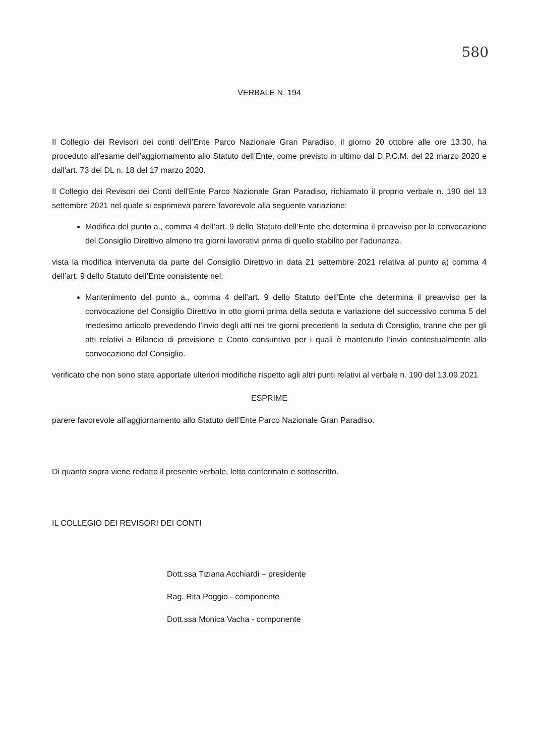580
VERBALE N. 194
Il Collegio dei Revisori dei conti dell’Ente Parco Nazionale Gran Paradiso, il giorno 20 ottobre alle ore 13:30, ha proceduto all'esame dell’aggiornamento allo Statuto dell’Ente, come previsto in ultimo dal D.P.C.M. del 22 marzo 2020 e dall'art. 73 del DL n. 18 del 17 marzo 2020.
Il Collegio dei Revisori dei Conti dell'Ente Parco Nazionale Gran Paradiso, richiamato il proprio verbale n. 190 del 13 settembre 2021 nel quale si esprimeva parere favorevole alla seguente variazione:
Modifica del punto a., comma 4 dell’art. 9 dello Statuto dell’Ente che determina il preavviso per la convocazione del Consiglio Direttivo almeno tre giorni lavorativi prima di quello stabilito per l’adunanza.
vista la modifica intervenuta da parte del Consiglio Direttivo in data 21 settembre 2021 relativa al punto a) comma 4 dell’art. 9 dello Statuto dell’Ente consistente nel:
Mantenimento del punto a., comma 4 dell’art. 9 dello Statuto dell’Ente che determina il preavviso per la convocazione del Consiglio Direttivo in otto giorni prima della seduta e variazione del successivo comma 5 del medesimo articolo prevedendo l’invio degli atti nei tre giorni precedenti la seduta di Consiglio, tranne che per gli atti relativi a Bilancio di previsione e Conto consuntivo per i quali è mantenuto l’invio contestualmente alla convocazione del Consiglio.
verificato che non sono state apportate ulteriori modifiche rispetto agli altri punti relativi al verbale n. 190 del 13.09.2021
ESPRIME
parere favorevole all’aggiornamento allo Statuto dell’Ente Parco Nazionale Gran Paradiso.
Di quanto sopra viene redatto il presente verbale, letto confermato e sottoscritto.
IL COLLEGIO DEI REVISORI DEI CONTI
Dott.ssa Tiziana Acchiardi – presidente
Rag. Rita Poggio - componente
Dott.ssa Monica Vacha - componente